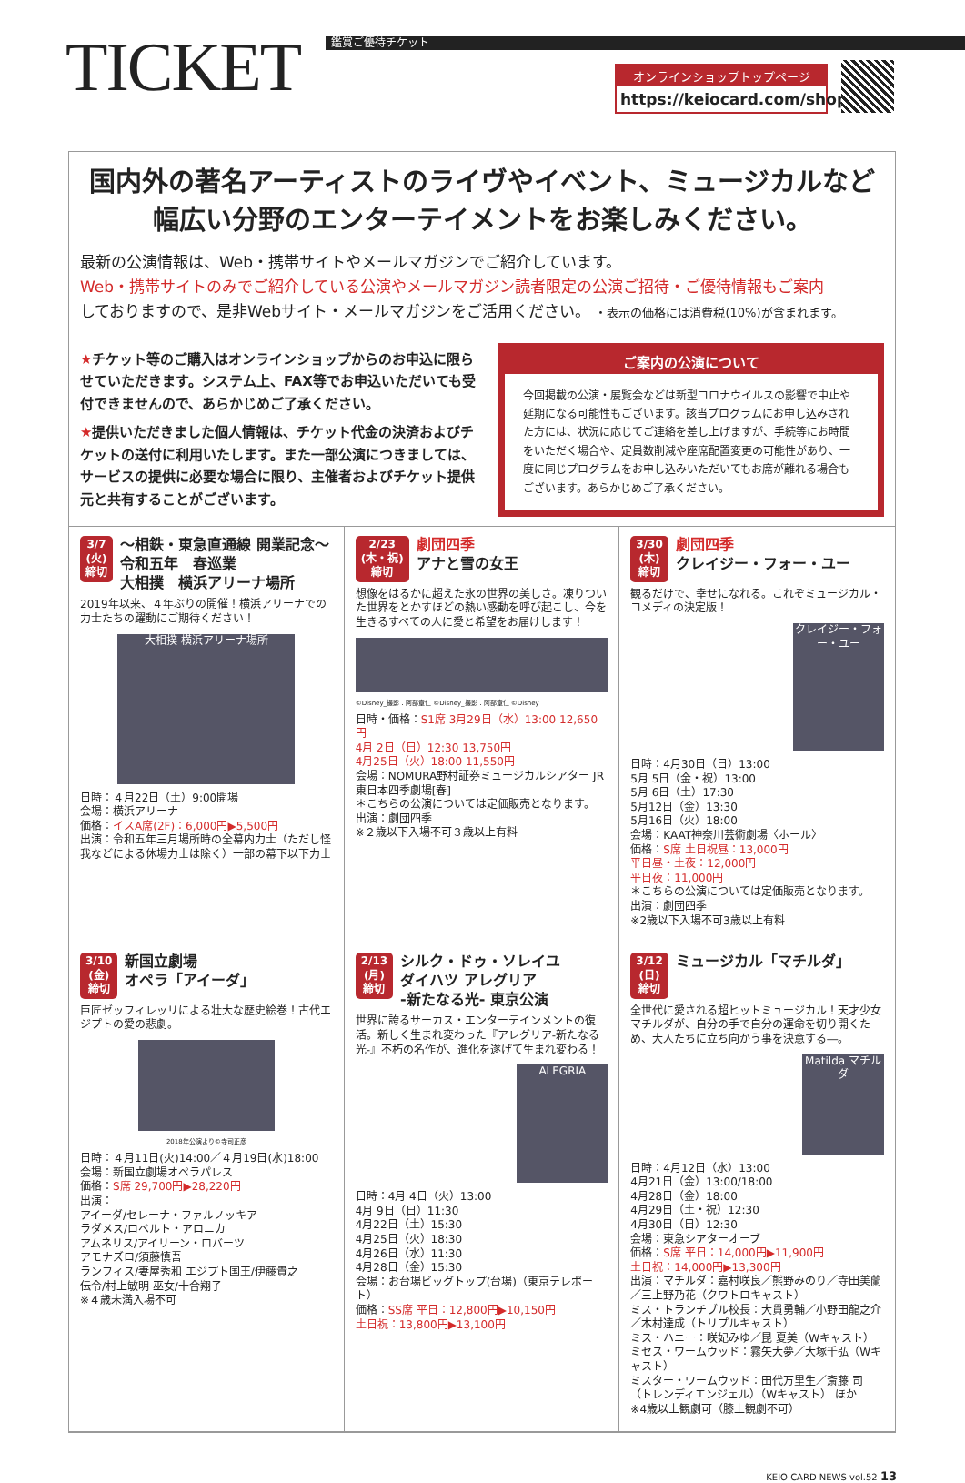TICKET 鑑賞ご優待チケット
オンラインショップトップページ
https://keiocard.com/shop/
国内外の著名アーティストのライヴやイベント、ミュージカルなど
幅広い分野のエンターテイメントをお楽しみください。
最新の公演情報は、Web・携帯サイトやメールマガジンでご紹介しています。
Web・携帯サイトのみでご紹介している公演やメールマガジン読者限定の公演ご招待・ご優待情報もご案内
しておりますので、是非Webサイト・メールマガジンをご活用ください。 ・表示の価格には消費税(10%)が含まれます。
★チケット等のご購入はオンラインショップからのお申込に限らせていただきます。システム上、FAX等でお申込いただいても受付できませんので、あらかじめご了承ください。
★提供いただきました個人情報は、チケット代金の決済およびチケットの送付に利用いたします。また一部公演につきましては、サービスの提供に必要な場合に限り、主催者およびチケット提供元と共有することがございます。
ご案内の公演について
今回掲載の公演・展覧会などは新型コロナウイルスの影響で中止や延期になる可能性もございます。該当プログラムにお申し込みされた方には、状況に応じてご連絡を差し上げますが、手続等にお時間をいただく場合や、定員数削減や座席配置変更の可能性があり、一度に同じプログラムをお申し込みいただいてもお席が離れる場合もございます。あらかじめご了承ください。
3/7
(火)
締切 ～相鉄・東急直通線 開業記念～
令和五年　春巡業
大相撲　横浜アリーナ場所
2019年以来、４年ぶりの開催！横浜アリーナでの力士たちの躍動にご期待ください！
大相撲 横浜アリーナ場所
日時：４月22日（土）9:00開場
会場：横浜アリーナ
価格：イスA席(2F)：6,000円▶5,500円
出演：令和五年三月場所時の全幕内力士（ただし怪我などによる休場力士は除く）一部の幕下以下力士
2/23
(木・祝)
締切 劇団四季
アナと雪の女王
想像をはるかに超えた氷の世界の美しさ。凍りついた世界をとかすほどの熱い感動を呼び起こし、今を生きるすべての人に愛と希望をお届けします！
©Disney_撮影：阿部章仁 ©Disney_撮影：阿部章仁 ©Disney
日時・価格：S1席 3月29日（水）13:00 12,650円
4月 2日（日）12:30 13,750円
4月25日（火）18:00 11,550円
会場：NOMURA野村証券ミュージカルシアター JR東日本四季劇場[春]
＊こちらの公演については定価販売となります。
出演：劇団四季
※２歳以下入場不可３歳以上有料
3/30
(木)
締切 劇団四季
クレイジー・フォー・ユー
観るだけで、幸せになれる。これぞミュージカル・コメディの決定版！
クレイジー・フォー・ユー
日時：4月30日（日）13:00
5月 5日（金・祝）13:00
5月 6日（土）17:30
5月12日（金）13:30
5月16日（火）18:00
会場：KAAT神奈川芸術劇場〈ホール〉
価格：S席 土日祝昼：13,000円
平日昼・土夜：12,000円
平日夜：11,000円
＊こちらの公演については定価販売となります。
出演：劇団四季
※2歳以下入場不可3歳以上有料
3/10
(金)
締切 新国立劇場
オペラ「アイーダ」
巨匠ゼッフィレッリによる壮大な歴史絵巻！古代エジプトの愛の悲劇。
2018年公演より©寺司正彦
日時：４月11日(火)14:00／４月19日(水)18:00
会場：新国立劇場オペラパレス
価格：S席 29,700円▶28,220円
出演：
アイーダ/セレーナ・ファルノッキア
ラダメス/ロベルト・アロニカ
アムネリス/アイリーン・ロバーツ
アモナズロ/須藤慎吾
ランフィス/妻屋秀和 エジプト国王/伊藤貴之
伝令/村上敏明 巫女/十合翔子
※４歳未満入場不可
2/13
(月)
締切 シルク・ドゥ・ソレイユ
ダイハツ アレグリア
-新たなる光- 東京公演
世界に誇るサーカス・エンターテインメントの復活。新しく生まれ変わった『アレグリア-新たなる光-』不朽の名作が、進化を遂げて生まれ変わる！
ALEGRIA
日時：4月 4日（火）13:00
4月 9日（日）11:30
4月22日（土）15:30
4月25日（火）18:30
4月26日（水）11:30
4月28日（金）15:30
会場：お台場ビッグトップ(台場)（東京テレポート）
価格：SS席 平日：12,800円▶10,150円
土日祝：13,800円▶13,100円
3/12
(日)
締切 ミュージカル「マチルダ」
全世代に愛される超ヒットミュージカル！天才少女マチルダが、自分の手で自分の運命を切り開くため、大人たちに立ち向かう事を決意する―。
Matilda マチルダ
日時：4月12日（水）13:00
4月21日（金）13:00/18:00
4月28日（金）18:00
4月29日（土・祝）12:30
4月30日（日）12:30
会場：東急シアターオーブ
価格：S席 平日：14,000円▶11,900円
土日祝：14,000円▶13,300円
出演：マチルダ：嘉村咲良／熊野みのり／寺田美蘭／三上野乃花（クワトロキャスト）
ミス・トランチブル校長：大貫勇輔／小野田龍之介／木村達成（トリプルキャスト）
ミス・ハニー：咲妃みゆ／昆 夏美（Wキャスト）
ミセス・ワームウッド：霧矢大夢／大塚千弘（Wキャスト）
ミスター・ワームウッド：田代万里生／斎藤 司（トレンディエンジェル）（Wキャスト） ほか
※4歳以上観劇可（膝上観劇不可）
KEIO CARD NEWS vol.52 13